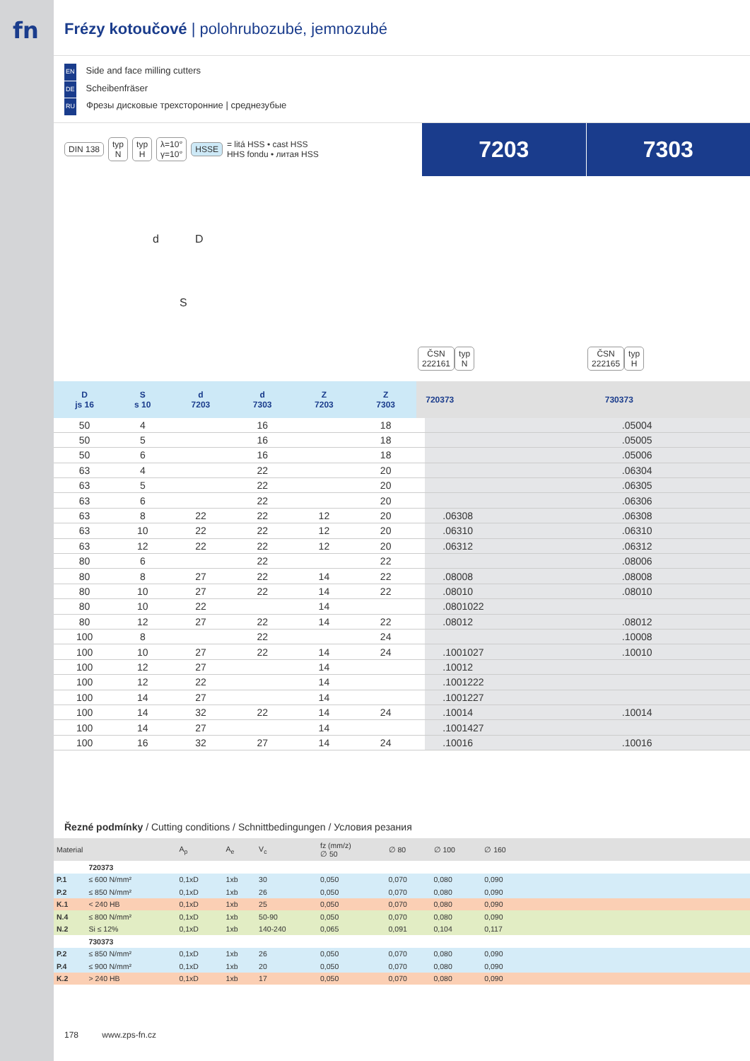fn
Frézy kotoučové | polohrubozubé, jemnozubé
EN Side and face milling cutters
DE Scheibenfräser
RU Фрезы дисковые трехсторонние | среднезубые
DIN 138 typ
N typ
H λ=10°
γ=10° HSSE = litá HSS • cast HSS
HHS fondu • литая HSS
7203 7303
d D
S
ČSN
222161 typ
N ČSN
222165 typ
H
| D js 16 | S s 10 | d 7203 | d 7303 | Z 7203 | Z 7303 | | 720373 | 730373 |
| --- | --- | --- | --- | --- | --- | --- | --- | --- |
| 50 | 4 | | 16 | | 18 | | | .05004 |
| 50 | 5 | | 16 | | 18 | | | .05005 |
| 50 | 6 | | 16 | | 18 | | | .05006 |
| 63 | 4 | | 22 | | 20 | | | .06304 |
| 63 | 5 | | 22 | | 20 | | | .06305 |
| 63 | 6 | | 22 | | 20 | | | .06306 |
| 63 | 8 | 22 | 22 | 12 | 20 | | .06308 | .06308 |
| 63 | 10 | 22 | 22 | 12 | 20 | | .06310 | .06310 |
| 63 | 12 | 22 | 22 | 12 | 20 | | .06312 | .06312 |
| 80 | 6 | | 22 | | 22 | | | .08006 |
| 80 | 8 | 27 | 22 | 14 | 22 | | .08008 | .08008 |
| 80 | 10 | 27 | 22 | 14 | 22 | | .08010 | .08010 |
| 80 | 10 | 22 | | 14 | | | .0801022 | |
| 80 | 12 | 27 | 22 | 14 | 22 | | .08012 | .08012 |
| 100 | 8 | | 22 | | 24 | | | .10008 |
| 100 | 10 | 27 | 22 | 14 | 24 | | .1001027 | .10010 |
| 100 | 12 | 27 | | 14 | | | .10012 | |
| 100 | 12 | 22 | | 14 | | | .1001222 | |
| 100 | 14 | 27 | | 14 | | | .1001227 | |
| 100 | 14 | 32 | 22 | 14 | 24 | | .10014 | .10014 |
| 100 | 14 | 27 | | 14 | | | .1001427 | |
| 100 | 16 | 32 | 27 | 14 | 24 | | .10016 | .10016 |
Řezné podmínky / Cutting conditions / Schnittbedingungen / Условия резания
| Material | | A<sub>p</sub> | A<sub>e</sub> | V<sub>c</sub> | fz (mm/z) ∅ 50 | ∅ 80 | ∅ 100 | ∅ 160 | |
| --- | --- | --- | --- | --- | --- | --- | --- | --- | --- |
| | 720373 | | | | | | | | |
| P.1 | ≤ 600 N/mm² | 0,1xD | 1xb | 30 | 0,050 | 0,070 | 0,080 | 0,090 | |
| P.2 | ≤ 850 N/mm² | 0,1xD | 1xb | 26 | 0,050 | 0,070 | 0,080 | 0,090 | |
| K.1 | < 240 HB | 0,1xD | 1xb | 25 | 0,050 | 0,070 | 0,080 | 0,090 | |
| N.4 | ≤ 800 N/mm² | 0,1xD | 1xb | 50-90 | 0,050 | 0,070 | 0,080 | 0,090 | |
| N.2 | Si ≤ 12% | 0,1xD | 1xb | 140-240 | 0,065 | 0,091 | 0,104 | 0,117 | |
| | 730373 | | | | | | | | |
| P.2 | ≤ 850 N/mm² | 0,1xD | 1xb | 26 | 0,050 | 0,070 | 0,080 | 0,090 | |
| P.4 | ≤ 900 N/mm² | 0,1xD | 1xb | 20 | 0,050 | 0,070 | 0,080 | 0,090 | |
| K.2 | > 240 HB | 0,1xD | 1xb | 17 | 0,050 | 0,070 | 0,080 | 0,090 | |
178 www.zps-fn.cz